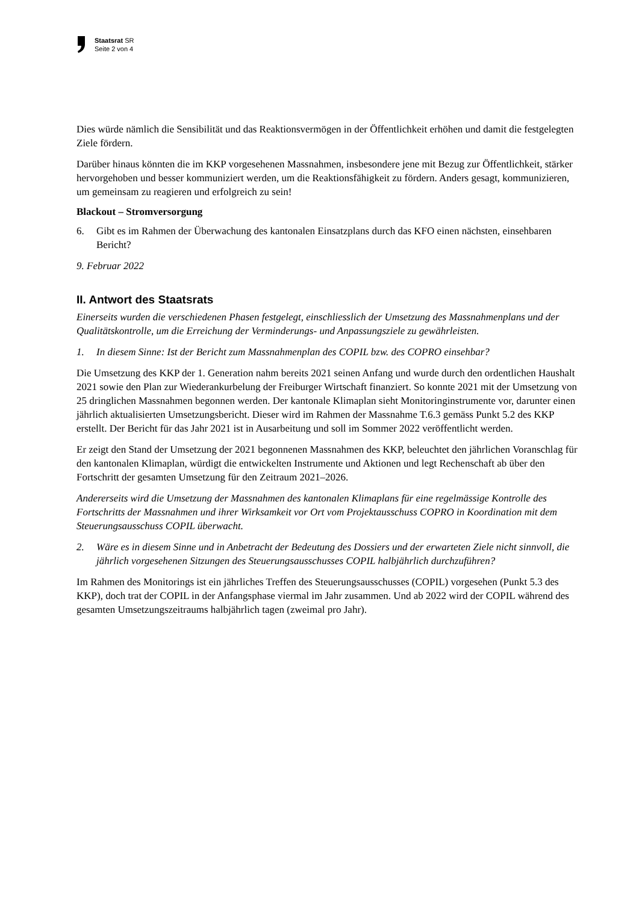Staatsrat SR
Seite 2 von 4
Dies würde nämlich die Sensibilität und das Reaktionsvermögen in der Öffentlichkeit erhöhen und damit die festgelegten Ziele fördern.
Darüber hinaus könnten die im KKP vorgesehenen Massnahmen, insbesondere jene mit Bezug zur Öffentlichkeit, stärker hervorgehoben und besser kommuniziert werden, um die Reaktionsfähigkeit zu fördern. Anders gesagt, kommunizieren, um gemeinsam zu reagieren und erfolgreich zu sein!
Blackout – Stromversorgung
6. Gibt es im Rahmen der Überwachung des kantonalen Einsatzplans durch das KFO einen nächsten, einsehbaren Bericht?
9. Februar 2022
II. Antwort des Staatsrats
Einerseits wurden die verschiedenen Phasen festgelegt, einschliesslich der Umsetzung des Massnahmenplans und der Qualitätskontrolle, um die Erreichung der Verminderungs- und Anpassungsziele zu gewährleisten.
1. In diesem Sinne: Ist der Bericht zum Massnahmenplan des COPIL bzw. des COPRO einsehbar?
Die Umsetzung des KKP der 1. Generation nahm bereits 2021 seinen Anfang und wurde durch den ordentlichen Haushalt 2021 sowie den Plan zur Wiederankurbelung der Freiburger Wirtschaft finanziert. So konnte 2021 mit der Umsetzung von 25 dringlichen Massnahmen begonnen werden. Der kantonale Klimaplan sieht Monitoringinstrumente vor, darunter einen jährlich aktualisierten Umsetzungsbericht. Dieser wird im Rahmen der Massnahme T.6.3 gemäss Punkt 5.2 des KKP erstellt. Der Bericht für das Jahr 2021 ist in Ausarbeitung und soll im Sommer 2022 veröffentlicht werden.
Er zeigt den Stand der Umsetzung der 2021 begonnenen Massnahmen des KKP, beleuchtet den jährlichen Voranschlag für den kantonalen Klimaplan, würdigt die entwickelten Instrumente und Aktionen und legt Rechenschaft ab über den Fortschritt der gesamten Umsetzung für den Zeitraum 2021–2026.
Andererseits wird die Umsetzung der Massnahmen des kantonalen Klimaplans für eine regelmässige Kontrolle des Fortschritts der Massnahmen und ihrer Wirksamkeit vor Ort vom Projektausschuss COPRO in Koordination mit dem Steuerungsausschuss COPIL überwacht.
2. Wäre es in diesem Sinne und in Anbetracht der Bedeutung des Dossiers und der erwarteten Ziele nicht sinnvoll, die jährlich vorgesehenen Sitzungen des Steuerungsausschusses COPIL halbjährlich durchzuführen?
Im Rahmen des Monitorings ist ein jährliches Treffen des Steuerungsausschusses (COPIL) vorgesehen (Punkt 5.3 des KKP), doch trat der COPIL in der Anfangsphase viermal im Jahr zusammen. Und ab 2022 wird der COPIL während des gesamten Umsetzungszeitraums halbjährlich tagen (zweimal pro Jahr).